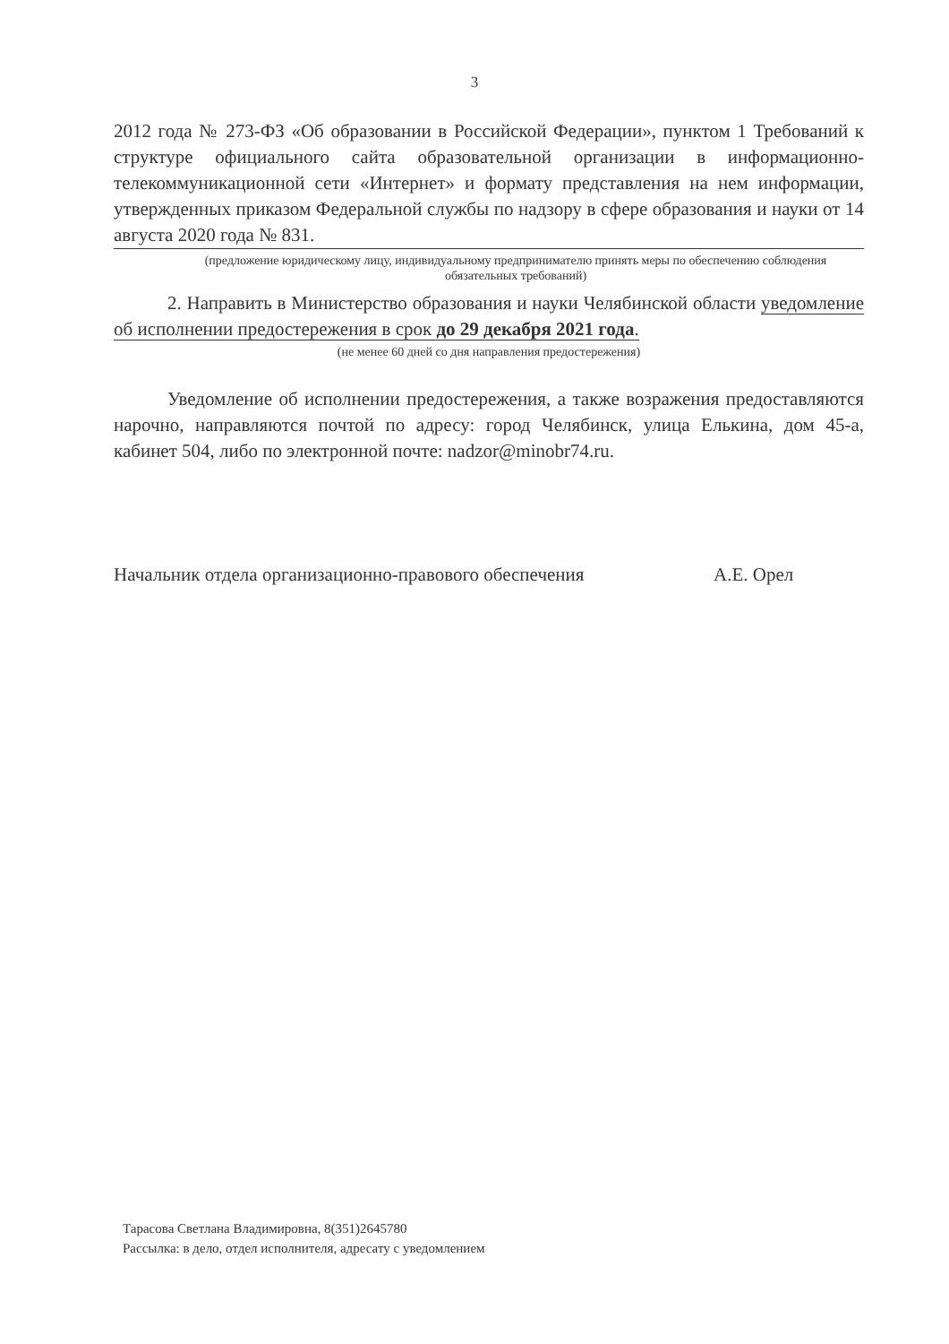3
2012 года № 273-ФЗ «Об образовании в Российской Федерации», пунктом 1 Требований к структуре официального сайта образовательной организации в информационно-телекоммуникационной сети «Интернет» и формату представления на нем информации, утвержденных приказом Федеральной службы по надзору в сфере образования и науки от 14 августа 2020 года № 831.
(предложение юридическому лицу, индивидуальному предпринимателю принять меры по обеспечению соблюдения обязательных требований)
2. Направить в Министерство образования и науки Челябинской области уведомление об исполнении предостережения в срок до 29 декабря 2021 года.
(не менее 60 дней со дня направления предостережения)
Уведомление об исполнении предостережения, а также возражения предоставляются нарочно, направляются почтой по адресу: город Челябинск, улица Елькина, дом 45-а, кабинет 504, либо по электронной почте: nadzor@minobr74.ru.
Начальник отдела организационно-правового обеспечения
А.Е. Орел
Тарасова Светлана Владимировна, 8(351)2645780
Рассылка: в дело, отдел исполнителя, адресату с уведомлением